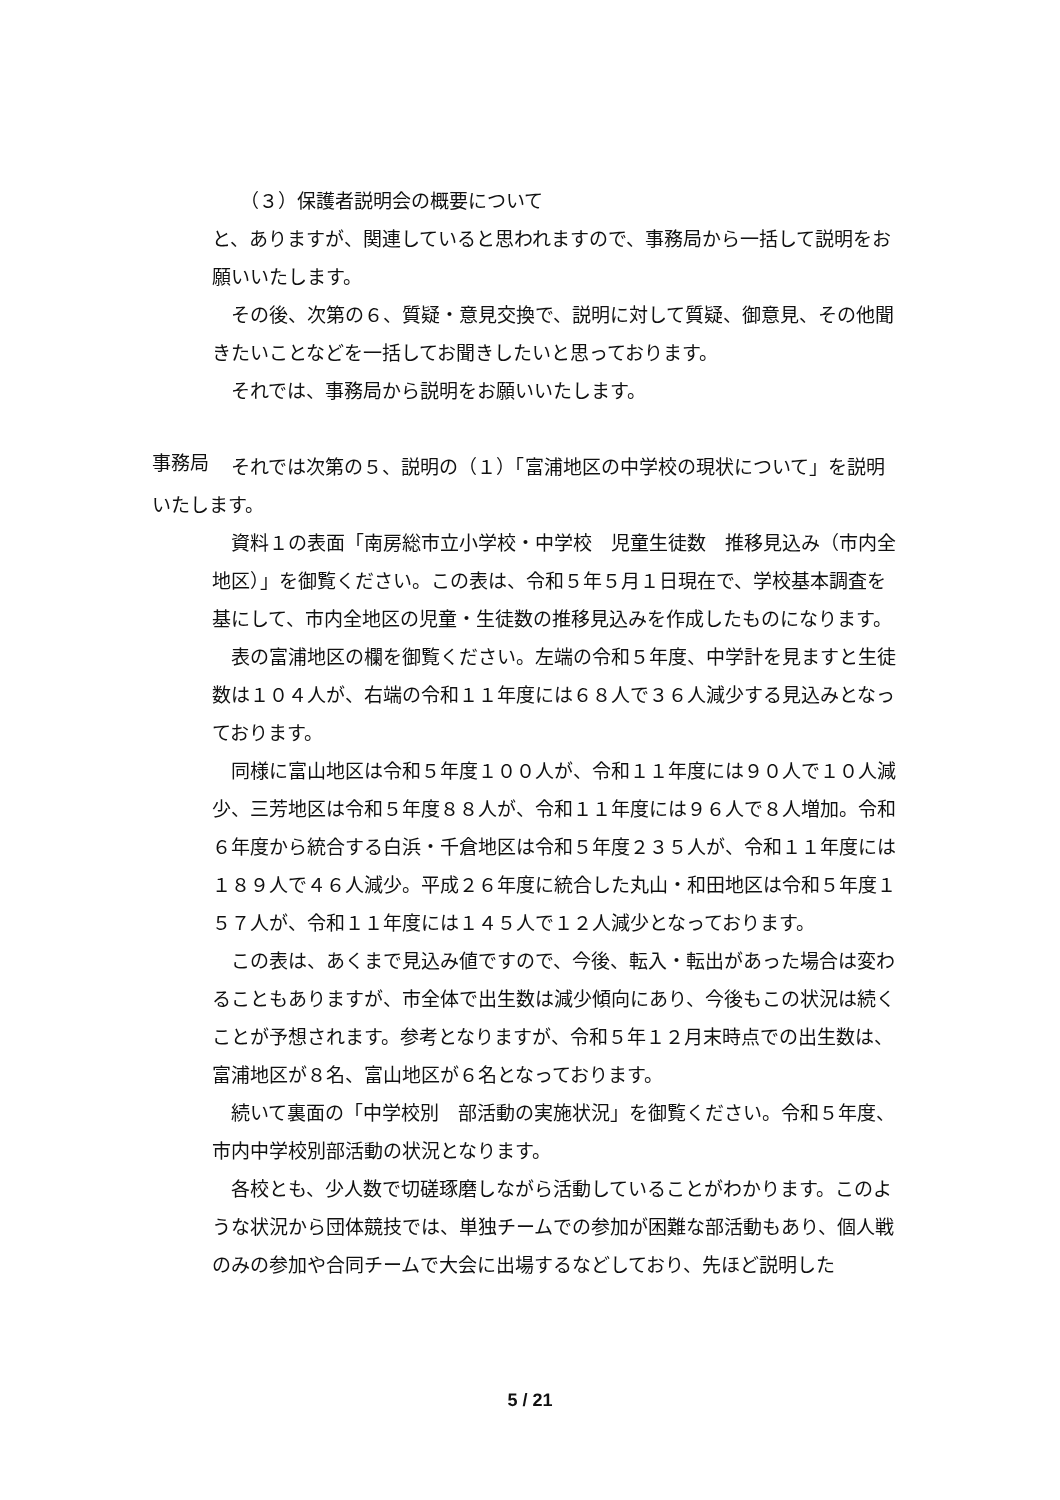（３）保護者説明会の概要について
と、ありますが、関連していると思われますので、事務局から一括して説明をお願いいたします。
その後、次第の６、質疑・意見交換で、説明に対して質疑、御意見、その他聞きたいことなどを一括してお聞きしたいと思っております。
それでは、事務局から説明をお願いいたします。
事務局
それでは次第の５、説明の（１）「富浦地区の中学校の現状について」を説明いたします。
資料１の表面「南房総市立小学校・中学校　児童生徒数　推移見込み（市内全地区）」を御覧ください。この表は、令和５年５月１日現在で、学校基本調査を基にして、市内全地区の児童・生徒数の推移見込みを作成したものになります。
表の富浦地区の欄を御覧ください。左端の令和５年度、中学計を見ますと生徒数は１０４人が、右端の令和１１年度には６８人で３６人減少する見込みとなっております。
同様に富山地区は令和５年度１００人が、令和１１年度には９０人で１０人減少、三芳地区は令和５年度８８人が、令和１１年度には９６人で８人増加。令和６年度から統合する白浜・千倉地区は令和５年度２３５人が、令和１１年度には１８９人で４６人減少。平成２６年度に統合した丸山・和田地区は令和５年度１５７人が、令和１１年度には１４５人で１２人減少となっております。
この表は、あくまで見込み値ですので、今後、転入・転出があった場合は変わることもありますが、市全体で出生数は減少傾向にあり、今後もこの状況は続くことが予想されます。参考となりますが、令和５年１２月末時点での出生数は、富浦地区が８名、富山地区が６名となっております。
続いて裏面の「中学校別　部活動の実施状況」を御覧ください。令和５年度、市内中学校別部活動の状況となります。
各校とも、少人数で切磋琢磨しながら活動していることがわかります。このような状況から団体競技では、単独チームでの参加が困難な部活動もあり、個人戦のみの参加や合同チームで大会に出場するなどしており、先ほど説明した
5 / 21